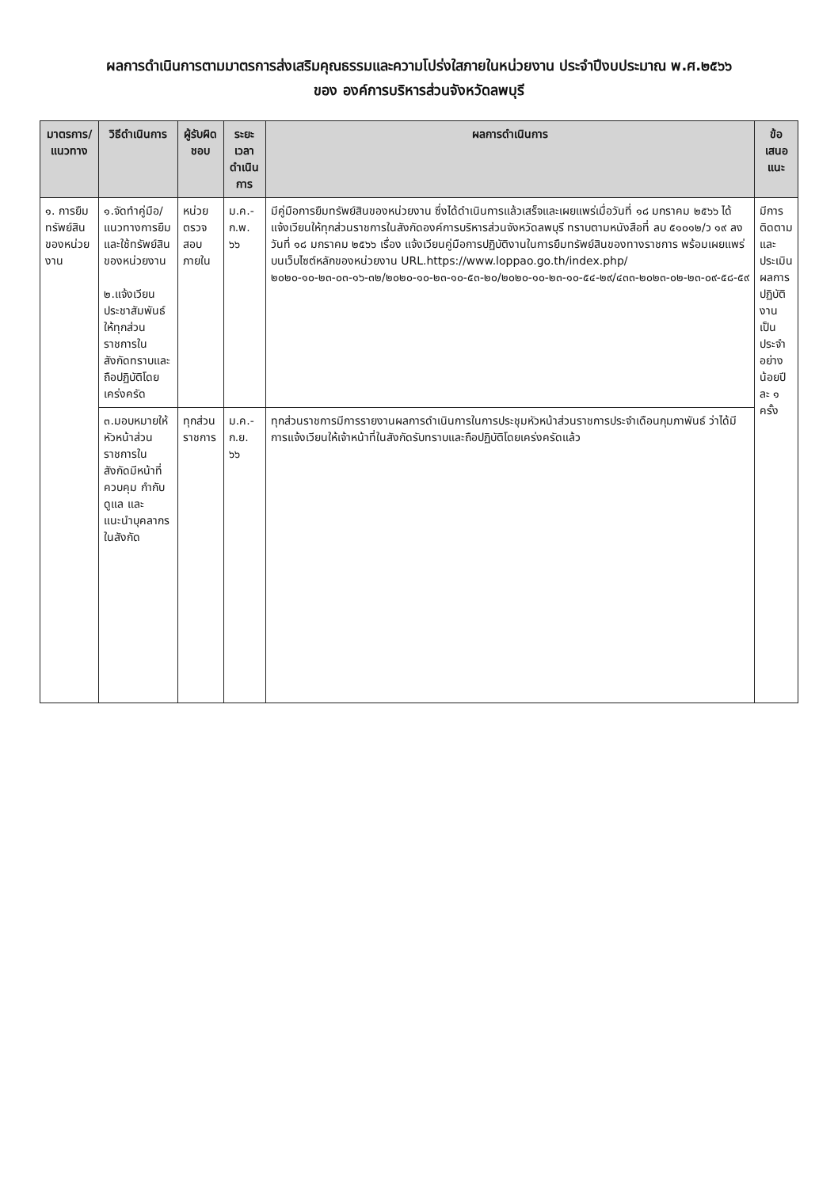ผลการดำเนินการตามมาตรการส่งเสริมคุณธรรมและความโปร่งใสภายในหน่วยงาน ประจำปีงบประมาณ พ.ศ.๒๕๖๖
ของ องค์การบริหารส่วนจังหวัดลพบุรี
| มาตรการ/ แนวทาง | วิธีดำเนินการ | ผู้รับผิดชอบ | ระยะเวลา ดำเนินการ | ผลการดำเนินการ | ข้อเสนอแนะ |
| --- | --- | --- | --- | --- | --- |
| ๑. การยืมทรัพย์สินของหน่วยงาน | ๑.จัดทำคู่มือ/แนวทางการยืมและใช้ทรัพย์สินของหน่วยงาน ๒.แจ้งเวียนประชาสัมพันธ์ให้ทุกส่วนราชการในสังกัดทราบและถือปฏิบัติโดยเคร่งครัด | หน่วยตรวจสอบภายใน | ม.ค.-ก.พ. ๖๖ | มีคู่มือการยืมทรัพย์สินของหน่วยงาน ซึ่งได้ดำเนินการแล้วเสร็จและเผยแพร่เมื่อวันที่ ๑๘ มกราคม ๒๕๖๖ ได้แจ้งเวียนให้ทุกส่วนราชการในสังกัดองค์การบริหารส่วนจังหวัดลพบุรี ทราบตามหนังสือที่ ลบ ๕๑๐๑๒/ว ๑๙ ลงวันที่ ๑๘ มกราคม ๒๕๖๖ เรื่อง แจ้งเวียนคู่มือการปฏิบัติงานในการยืมทรัพย์สินของทางราชการ พร้อมเผยแพร่บนเว็บไซต์หลักของหน่วยงาน URL.https://www.loppao.go.th/index.php/๒๐๒๐-๑๐-๒๓-๐๓-๑๖-๓๒/๒๐๒๐-๑๐-๒๓-๑๐-๕๓-๒๐/๒๐๒๐-๑๐-๒๓-๑๐-๕๔-๒๙/๔๓๓-๒๐๒๓-๐๒-๒๓-๐๙-๕๘-๕๙ | มีการติดตาม และประเมินผลการปฏิบัติงานเป็นประจำอย่างน้อยปีละ ๑ ครั้ง |
| | ๓.มอบหมายให้หัวหน้าส่วนราชการในสังกัดมีหน้าที่ควบคุม กำกับดูแล และแนะนำบุคลากรในสังกัด | ทุกส่วนราชการ | ม.ค.-ก.ย. ๖๖ | ทุกส่วนราชการมีการรายงานผลการดำเนินการในการประชุมหัวหน้าส่วนราชการประจำเดือนกุมภาพันธ์ ว่าได้มีการแจ้งเวียนให้เจ้าหน้าที่ในสังกัดรับทราบและถือปฏิบัติโดยเคร่งครัดแล้ว | |